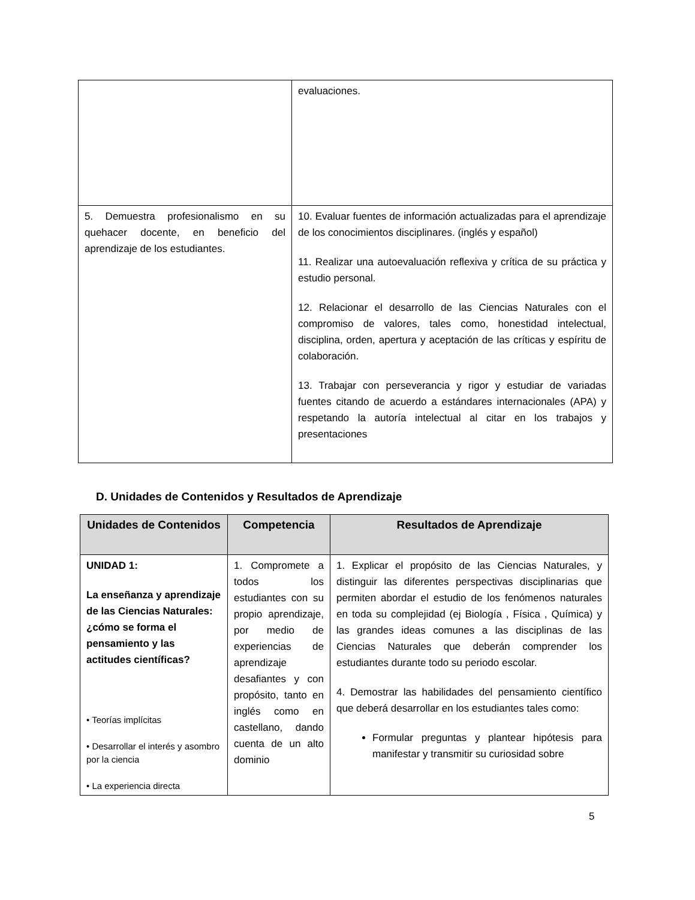| | evaluaciones. |
| 5. Demuestra profesionalismo en su quehacer docente, en beneficio del aprendizaje de los estudiantes. | 10. Evaluar fuentes de información actualizadas para el aprendizaje de los conocimientos disciplinares. (inglés y español) 11. Realizar una autoevaluación reflexiva y crítica de su práctica y estudio personal. 12. Relacionar el desarrollo de las Ciencias Naturales con el compromiso de valores, tales como, honestidad intelectual, disciplina, orden, apertura y aceptación de las críticas y espíritu de colaboración. 13. Trabajar con perseverancia y rigor y estudiar de variadas fuentes citando de acuerdo a estándares internacionales (APA) y respetando la autoría intelectual al citar en los trabajos y presentaciones |
D. Unidades de Contenidos y Resultados de Aprendizaje
| Unidades de Contenidos | Competencia | Resultados de Aprendizaje |
| --- | --- | --- |
| UNIDAD 1: La enseñanza y aprendizaje de las Ciencias Naturales: ¿cómo se forma el pensamiento y las actitudes científicas? • Teorías implícitas • Desarrollar el interés y asombro por la ciencia • La experiencia directa | 1. Compromete a todos los estudiantes con su propio aprendizaje, por medio de experiencias de aprendizaje desafiantes y con propósito, tanto en inglés como en castellano, dando cuenta de un alto dominio | 1. Explicar el propósito de las Ciencias Naturales, y distinguir las diferentes perspectivas disciplinarias que permiten abordar el estudio de los fenómenos naturales en toda su complejidad (ej Biología , Física , Química) y las grandes ideas comunes a las disciplinas de las Ciencias Naturales que deberán comprender los estudiantes durante todo su periodo escolar. 4. Demostrar las habilidades del pensamiento científico que deberá desarrollar en los estudiantes tales como: Formular preguntas y plantear hipótesis para manifestar y transmitir su curiosidad sobre |
5